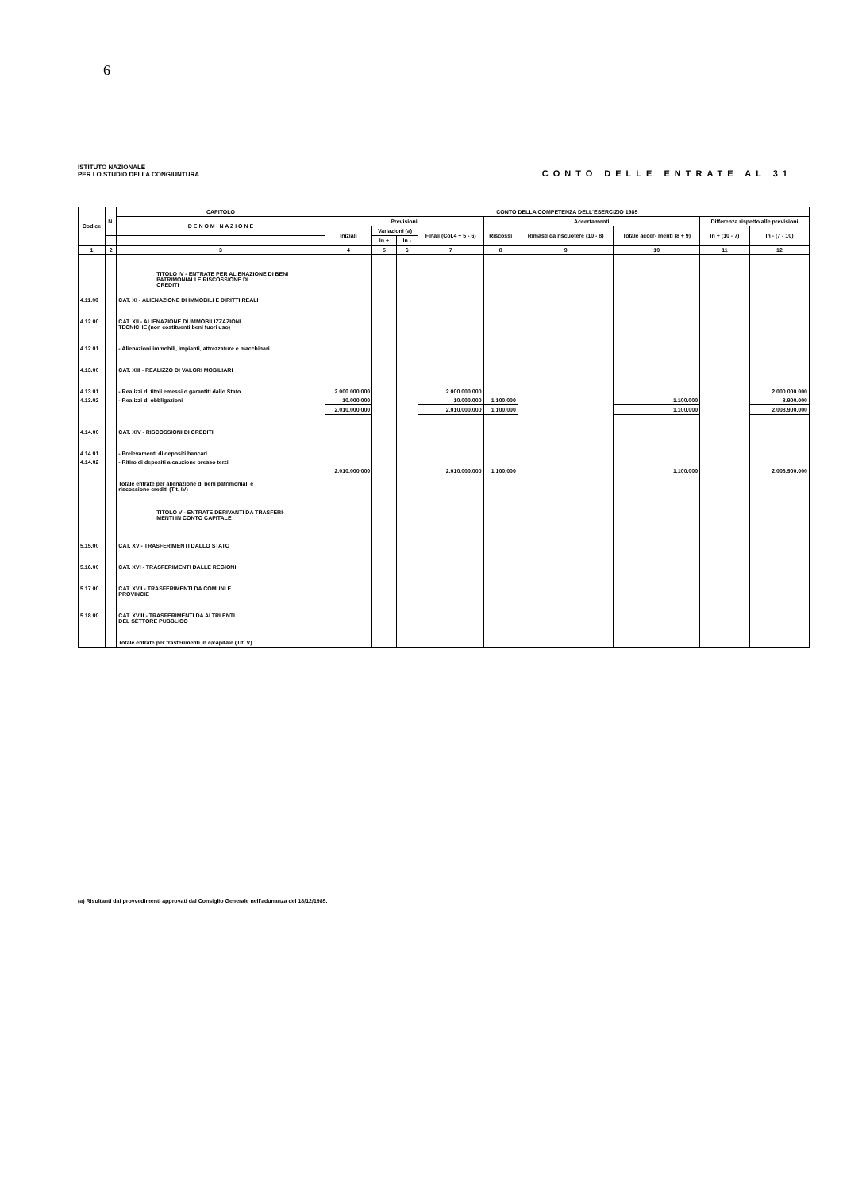6
ISTITUTO NAZIONALE
PER LO STUDIO DELLA CONGIUNTURA
CONTO DELLE ENTRATE AL 31
| Codice | N. | CAPITOLO | CONTO DELLA COMPETENZA DELL'ESERCIZIO 1985 | | | | | | | | |
| --- | --- | --- | --- | --- | --- | --- | --- | --- | --- | --- | --- |
| | | D E N O M I N A Z I O N E | Previsioni | | | | Accertamenti | | | Differenza rispetto alle previsioni | |
| | | | Iniziali | Variazioni (a) | | Finali (Col.4 + 5 - 6) | Riscossi | Rimasti da riscuotere (10 - 8) | Totale accer- menti (8 + 9) | in + (10 - 7) | In - (7 - 10) |
| | | | | In + | In - | | | | | | |
| 1 | 2 | 3 | 4 | 5 | 6 | 7 | 8 | 9 | 10 | 11 | 12 |
| | | TITOLO IV - ENTRATE PER ALIENAZIONE DI BENI PATRIMONIALI E RISCOSSIONE DI CREDITI | | | | | | | | | |
| 4.11.00 | | CAT. XI - ALIENAZIONE DI IMMOBILI E DIRITTI REALI | | | | | | | | | |
| 4.12.00 | | CAT. XII - ALIENAZIONE DI IMMOBILIZZAZIONI TECNICHE (non costituenti beni fuori uso) | | | | | | | | | |
| 4.12.01 | | - Alienazioni immobili, impianti, attrezzature e macchinari | | | | | | | | | |
| 4.13.00 | | CAT. XIII - REALIZZO DI VALORI MOBILIARI | | | | | | | | | |
| 4.13.01 | | - Realizzi di titoli emessi o garantiti dallo Stato | 2.000.000.000 | | | 2.000.000.000 | | | | | 2.000.000.000 |
| 4.13.02 | | - Realizzi di obbligazioni | 10.000.000 | | | 10.000.000 | 1.100.000 | | 1.100.000 | | 8.900.000 |
| | | | 2.010.000.000 | | | 2.010.000.000 | 1.100.000 | | 1.100.000 | | 2.008.900.000 |
| 4.14.00 | | CAT. XIV - RISCOSSIONI DI CREDITI | | | | | | | | | |
| 4.14.01 | | - Prelevamenti di depositi bancari | | | | | | | | | |
| 4.14.02 | | - Ritiro di depositi a cauzione presso terzi | | | | | | | | | |
| | | Totale entrate per alienazione di beni patrimoniali e riscossione crediti (Tit. IV) | 2.010.000.000 | | | 2.010.000.000 | 1.100.000 | | 1.100.000 | | 2.008.900.000 |
| | | TITOLO V - ENTRATE DERIVANTI DA TRASFERI- MENTI IN CONTO CAPITALE | | | | | | | | | |
| 5.15.00 | | CAT. XV - TRASFERIMENTI DALLO STATO | | | | | | | | | |
| 5.16.00 | | CAT. XVI - TRASFERIMENTI DALLE REGIONI | | | | | | | | | |
| 5.17.00 | | CAT. XVII - TRASFERIMENTI DA COMUNI E PROVINCIE | | | | | | | | | |
| 5.18.00 | | CAT. XVIII - TRASFERIMENTI DA ALTRI ENTI DEL SETTORE PUBBLICO | | | | | | | | | |
| | | Totale entrate per trasferimenti in c/capitale (Tit. V) | | | | | | | | | |
(a) Risultanti dai provvedimenti approvati dal Consiglio Generale nell'adunanza del 18/12/1985.